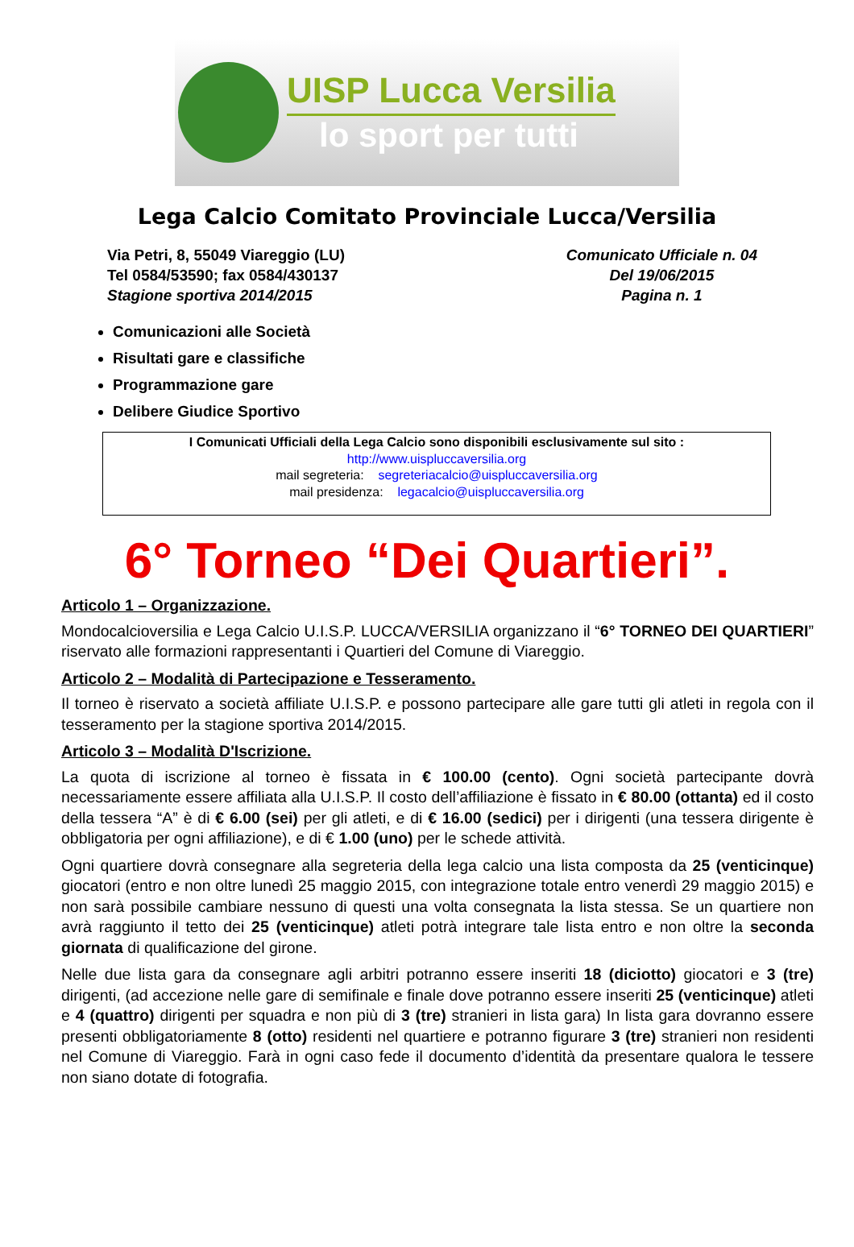UISP Lucca Versilia
lo sport per tutti
Lega Calcio Comitato Provinciale Lucca/Versilia
Via Petri, 8, 55049 Viareggio (LU)
Tel 0584/53590; fax 0584/430137
Stagione sportiva 2014/2015
Comunicato Ufficiale n. 04
Del 19/06/2015
Pagina n. 1
Comunicazioni alle Società
Risultati gare e classifiche
Programmazione gare
Delibere Giudice Sportivo
I Comunicati Ufficiali della Lega Calcio sono disponibili esclusivamente sul sito :
http://www.uispluccaversilia.org
mail segreteria: segreteriacalcio@uispluccaversilia.org
mail presidenza: legacalcio@uispluccaversilia.org
6° Torneo “Dei Quartieri”.
Articolo 1 – Organizzazione.
Mondocalcioversilia e Lega Calcio U.I.S.P. LUCCA/VERSILIA organizzano il “6° TORNEO DEI QUARTIERI” riservato alle formazioni rappresentanti i Quartieri del Comune di Viareggio.
Articolo 2 – Modalità di Partecipazione e Tesseramento.
Il torneo è riservato a società affiliate U.I.S.P. e possono partecipare alle gare tutti gli atleti in regola con il tesseramento per la stagione sportiva 2014/2015.
Articolo 3 – Modalità D'Iscrizione.
La quota di iscrizione al torneo è fissata in € 100.00 (cento). Ogni società partecipante dovrà necessariamente essere affiliata alla U.I.S.P. Il costo dell’affiliazione è fissato in € 80.00 (ottanta) ed il costo della tessera “A” è di € 6.00 (sei) per gli atleti, e di € 16.00 (sedici) per i dirigenti (una tessera dirigente è obbligatoria per ogni affiliazione), e di € 1.00 (uno) per le schede attività.
Ogni quartiere dovrà consegnare alla segreteria della lega calcio una lista composta da 25 (venticinque) giocatori (entro e non oltre lunedì 25 maggio 2015, con integrazione totale entro venerdì 29 maggio 2015) e non sarà possibile cambiare nessuno di questi una volta consegnata la lista stessa. Se un quartiere non avrà raggiunto il tetto dei 25 (venticinque) atleti potrà integrare tale lista entro e non oltre la seconda giornata di qualificazione del girone.
Nelle due lista gara da consegnare agli arbitri potranno essere inseriti 18 (diciotto) giocatori e 3 (tre) dirigenti, (ad accezione nelle gare di semifinale e finale dove potranno essere inseriti 25 (venticinque) atleti e 4 (quattro) dirigenti per squadra e non più di 3 (tre) stranieri in lista gara) In lista gara dovranno essere presenti obbligatoriamente 8 (otto) residenti nel quartiere e potranno figurare 3 (tre) stranieri non residenti nel Comune di Viareggio. Farà in ogni caso fede il documento d’identità da presentare qualora le tessere non siano dotate di fotografia.